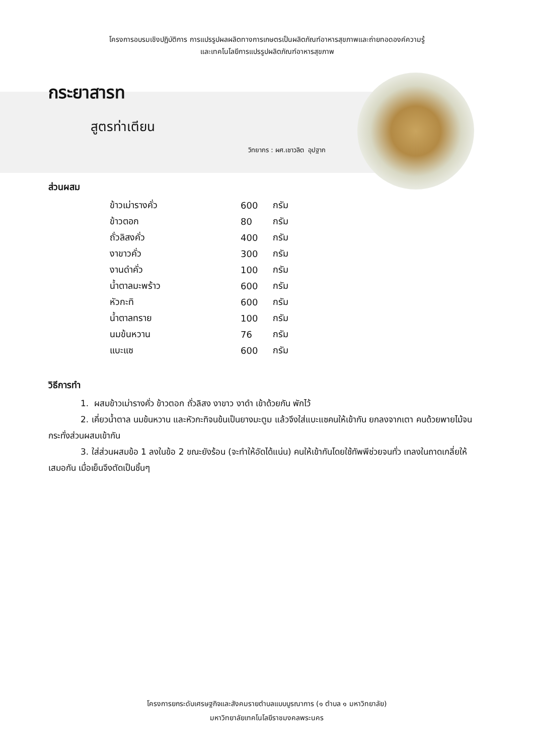โครงการอบรมเชิงปฏิบัติการ การแปรรูปผลผลิตทางการเกษตรเป็นผลิตภัณฑ์อาหารสุขภาพและถ่ายทอดองค์ความรู้
และเทคโนโลยีการแปรรูปผลิตภัณฑ์อาหารสุขภาพ
กระยาสารท
สูตรท่าเตียน
วิทยากร : ผศ.เชาวลิต อุปฐาก
ส่วนผสม
| ข้าวเม่ารางคั่ว | 600 | กรัม |
| ข้าวตอก | 80 | กรัม |
| ถั่วลิสงคั่ว | 400 | กรัม |
| งาขาวคั่ว | 300 | กรัม |
| งานดำคั่ว | 100 | กรัม |
| น้ำตาลมะพร้าว | 600 | กรัม |
| หัวกะทิ | 600 | กรัม |
| น้ำตาลทราย | 100 | กรัม |
| นมข้นหวาน | 76 | กรัม |
| แบะแซ | 600 | กรัม |
วิธีการทำ
1. ผสมข้าวเม่ารางคั่ว ข้าวตอก ถั่วลิสง งาขาว งาดำ เข้าด้วยกัน พักไว้
2. เคี่ยวน้ำตาล นมข้นหวาน และหัวกะทิจนข้นเป็นยางมะตูม แล้วจึงใส่แบะแซคนให้เข้ากัน ยกลงจากเตา คนด้วยพายไม้จนกระทั่งส่วนผสมเข้ากัน
3. ใส่ส่วนผสมข้อ 1 ลงในข้อ 2 ขณะยังร้อน (จะทำให้อัดได้แน่น) คนให้เข้ากันโดยใช้ทัพพีช่วยจนทั่ว เทลงในถาดเกลี่ยให้เสมอกัน เมื่อเย็นจึงตัดเป็นชิ้นๆ
โครงการยกระดับเศรษฐกิจและสังคมรายตำบลแบบบูรณาการ (๑ ตำบล ๑ มหาวิทยาลัย)
มหาวิทยาลัยเทคโนโลยีราชมงคลพระนคร